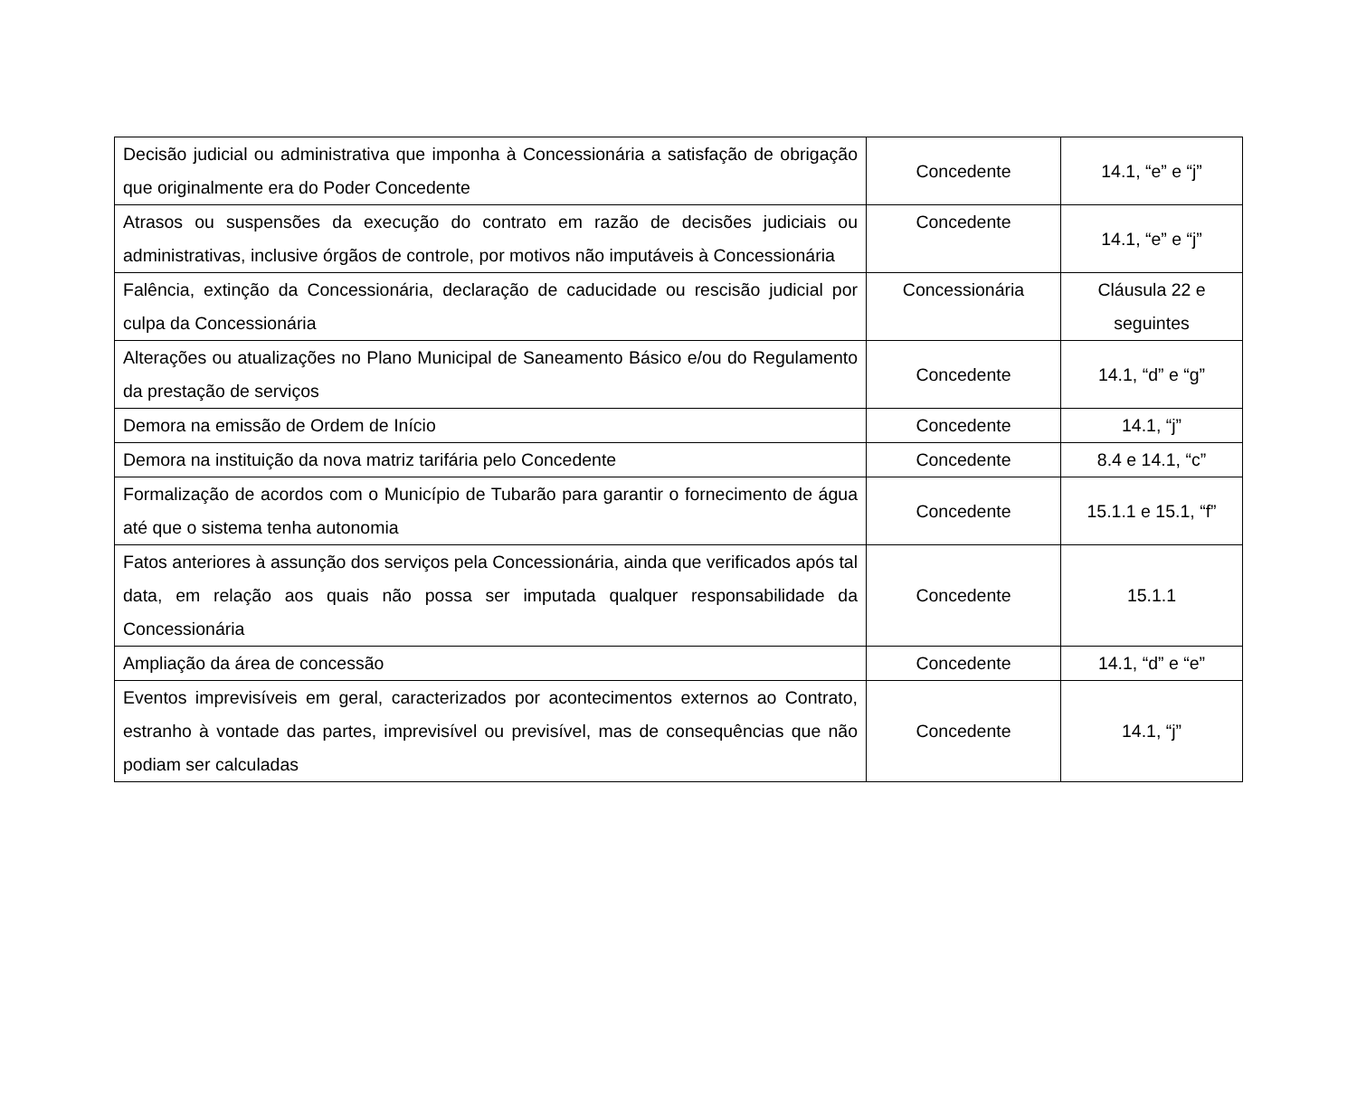| Decisão judicial ou administrativa que imponha à Concessionária a satisfação de obrigação que originalmente era do Poder Concedente | Concedente | 14.1, “e” e “j” |
| Atrasos ou suspensões da execução do contrato em razão de decisões judiciais ou administrativas, inclusive órgãos de controle, por motivos não imputáveis à Concessionária | Concedente | 14.1, “e” e “j” |
| Falência, extinção da Concessionária, declaração de caducidade ou rescisão judicial por culpa da Concessionária | Concessionária | Cláusula 22 e seguintes |
| Alterações ou atualizações no Plano Municipal de Saneamento Básico e/ou do Regulamento da prestação de serviços | Concedente | 14.1, “d” e “g” |
| Demora na emissão de Ordem de Início | Concedente | 14.1, “j” |
| Demora na instituição da nova matriz tarifária pelo Concedente | Concedente | 8.4 e 14.1, “c” |
| Formalização de acordos com o Município de Tubarão para garantir o fornecimento de água até que o sistema tenha autonomia | Concedente | 15.1.1 e 15.1, “f” |
| Fatos anteriores à assunção dos serviços pela Concessionária, ainda que verificados após tal data, em relação aos quais não possa ser imputada qualquer responsabilidade da Concessionária | Concedente | 15.1.1 |
| Ampliação da área de concessão | Concedente | 14.1, “d” e “e” |
| Eventos imprevisíveis em geral, caracterizados por acontecimentos externos ao Contrato, estranho à vontade das partes, imprevisível ou previsível, mas de consequências que não podiam ser calculadas | Concedente | 14.1, “j” |